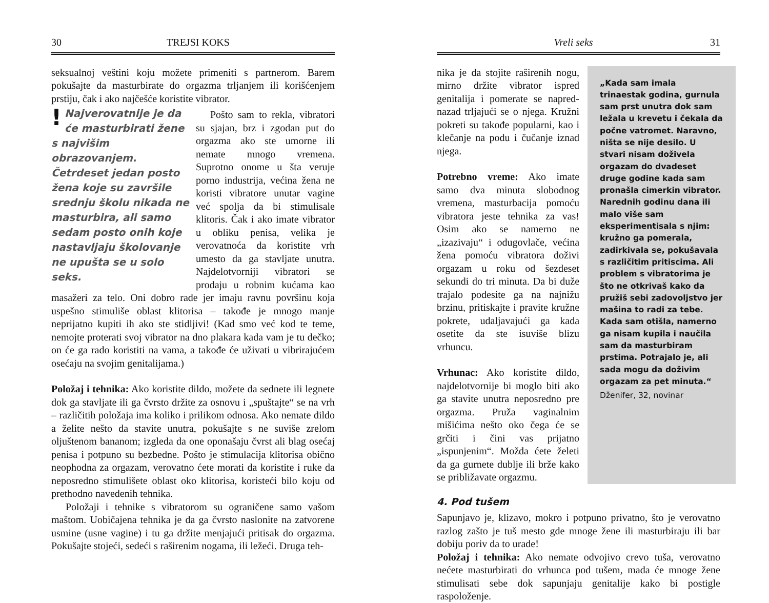30 TREJSI KOKS
seksualnoj veštini koju možete primeniti s partnerom. Barem pokušajte da masturbirate do orgazma trljanjem ili korišćenjem prstiju, čak i ako najčešće koristite vibrator.
! Najverovatnije je da će masturbirati žene s najvišim obrazovanjem. Četrdeset jedan posto žena koje su završile srednju školu nikada ne masturbira, ali samo sedam posto onih koje nastavljaju školovanje ne upušta se u solo seks.
Pošto sam to rekla, vibratori su sjajan, brz i zgodan put do orgazma ako ste umorne ili nemate mnogo vremena. Suprotno onome u šta veruje porno industrija, većina žena ne koristi vibratore unutar vagine već spolja da bi stimulisale klitoris. Čak i ako imate vibrator u obliku penisa, velika je verovatnoća da koristite vrh umesto da ga stavljate unutra. Najdelotvorniji vibratori se prodaju u robnim kućama kao masažeri za telo. Oni dobro rade jer imaju ravnu površinu koja uspešno stimuliše oblast klitorisa – takođe je mnogo manje neprijatno kupiti ih ako ste stidljivi! (Kad smo već kod te teme, nemojte proterati svoj vibrator na dno plakara kada vam je tu dečko; on će ga rado koristiti na vama, a takođe će uživati u vibrirajućem osećaju na svojim genitalijama.)
Položaj i tehnika: Ako koristite dildo, možete da sednete ili legnete dok ga stavljate ili ga čvrsto držite za osnovu i „spuštajte“ se na vrh – različitih položaja ima koliko i prilikom odnosa. Ako nemate dildo a želite nešto da stavite unutra, pokušajte s ne suviše zrelom oljuštenom bananom; izgleda da one oponašaju čvrst ali blag osećaj penisa i potpuno su bezbedne. Pošto je stimulacija klitorisa obično neophodna za orgazam, verovatno ćete morati da koristite i ruke da neposredno stimulišete oblast oko klitorisa, koristeći bilo koju od prethodno navedenih tehnika.
Položaji i tehnike s vibratorom su ograničene samo vašom maštom. Uobičajena tehnika je da ga čvrsto naslonite na zatvorene usmine (usne vagine) i tu ga držite menjajući pritisak do orgazma. Pokušajte stojeći, sedeći s raširenim nogama, ili ležeći. Druga teh-
Vreli seks 31
nika je da stojite raširenih nogu, mirno držite vibrator ispred genitalija i pomerate se napred-nazad trljajući se o njega. Kružni pokreti su takođe popularni, kao i klečanje na podu i čučanje iznad njega.
Potrebno vreme: Ako imate samo dva minuta slobodnog vremena, masturbacija pomoću vibratora jeste tehnika za vas! Osim ako se namerno ne „izazivaju“ i odugovlače, većina žena pomoću vibratora doživi orgazam u roku od šezdeset sekundi do tri minuta. Da bi duže trajalo podesite ga na najnižu brzinu, pritiskajte i pravite kružne pokrete, udaljavajući ga kada osetite da ste isuviše blizu vrhuncu.
Vrhunac: Ako koristite dildo, najdelotvornije bi moglo biti ako ga stavite unutra neposredno pre orgazma. Pruža vaginalnim mišićima nešto oko čega će se grčiti i čini vas prijatno „ispunjenim“. Možda ćete želeti da ga gurnete dublje ili brže kako se približavate orgazmu.
„Kada sam imala trinaestak godina, gurnula sam prst unutra dok sam ležala u krevetu i čekala da počne vatromet. Naravno, ništa se nije desilo. U stvari nisam doživela orgazam do dvadeset druge godine kada sam pronašla cimerkin vibrator. Narednih godinu dana ili malo više sam eksperimentisala s njim: kružno ga pomerala, zadirkivala se, pokušavala s različitim pritiscima. Ali problem s vibratorima je što ne otkrivaš kako da pružiš sebi zadovoljstvo jer mašina to radi za tebe. Kada sam otišla, namerno ga nisam kupila i naučila sam da masturbiram prstima. Potrajalo je, ali sada mogu da doživim orgazam za pet minuta.“
Dženifer, 32, novinar
4. Pod tušem
Sapunjavo je, klizavo, mokro i potpuno privatno, što je verovatno razlog zašto je tuš mesto gde mnoge žene ili masturbiraju ili bar dobiju poriv da to urade!
Položaj i tehnika: Ako nemate odvojivo crevo tuša, verovatno nećete masturbirati do vrhunca pod tušem, mada će mnoge žene stimulisati sebe dok sapunjaju genitalije kako bi postigle raspoloženje.